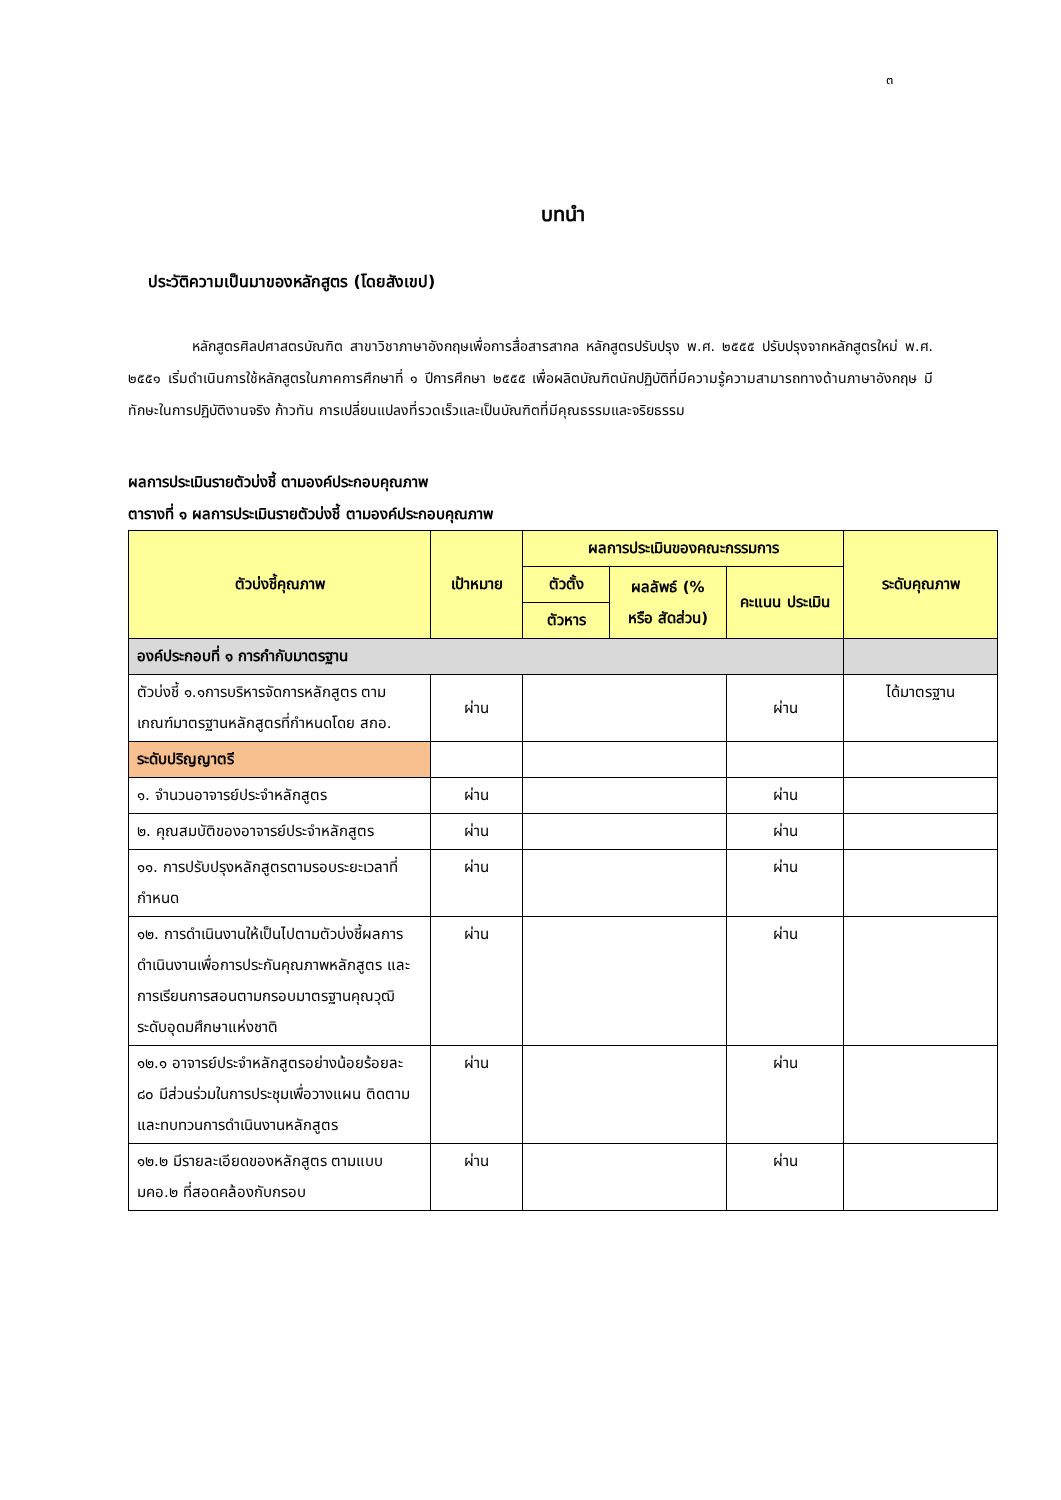๓
บทนำ
ประวัติความเป็นมาของหลักสูตร (โดยสังเขป)
หลักสูตรศิลปศาสตรบัณฑิต สาขาวิชาภาษาอังกฤษเพื่อการสื่อสารสากล หลักสูตรปรับปรุง พ.ศ. ๒๕๕๕ ปรับปรุงจากหลักสูตรใหม่ พ.ศ. ๒๕๕๑ เริ่มดำเนินการใช้หลักสูตรในภาคการศึกษาที่ ๑ ปีการศึกษา ๒๕๕๕ เพื่อผลิตบัณฑิตนักปฏิบัติที่มีความรู้ความสามารถทางด้านภาษาอังกฤษ มีทักษะในการปฏิบัติงานจริง ก้าวทัน การเปลี่ยนแปลงที่รวดเร็วและเป็นบัณฑิตที่มีคุณธรรมและจริยธรรม
ผลการประเมินรายตัวบ่งชี้ ตามองค์ประกอบคุณภาพ
ตารางที่ ๑ ผลการประเมินรายตัวบ่งชี้ ตามองค์ประกอบคุณภาพ
| ตัวบ่งชี้คุณภาพ | เป้าหมาย | ผลการประเมินของคณะกรรมการ | | | ระดับคุณภาพ |
| --- | --- | --- | --- | --- | --- |
| | | ตัวตั้ง | ผลลัพธ์ (% หรือ สัดส่วน) | คะแนน ประเมิน | |
| | | ตัวหาร | | | |
| องค์ประกอบที่ ๑ การกำกับมาตรฐาน | | | | | |
| ตัวบ่งชี้ ๑.๑การบริหารจัดการหลักสูตร ตามเกณฑ์มาตรฐานหลักสูตรที่กำหนดโดย สกอ. | ผ่าน | | | ผ่าน | ได้มาตรฐาน |
| ระดับปริญญาตรี | | | | | |
| ๑. จำนวนอาจารย์ประจำหลักสูตร | ผ่าน | | | ผ่าน | |
| ๒. คุณสมบัติของอาจารย์ประจำหลักสูตร | ผ่าน | | | ผ่าน | |
| ๑๑. การปรับปรุงหลักสูตรตามรอบระยะเวลาที่กำหนด | ผ่าน | | | ผ่าน | |
| ๑๒. การดำเนินงานให้เป็นไปตามตัวบ่งชี้ผลการดำเนินงานเพื่อการประกันคุณภาพหลักสูตร และการเรียนการสอนตามกรอบมาตรฐานคุณวุฒิระดับอุดมศึกษาแห่งชาติ | ผ่าน | | | ผ่าน | |
| ๑๒.๑ อาจารย์ประจำหลักสูตรอย่างน้อยร้อยละ ๘๐ มีส่วนร่วมในการประชุมเพื่อวางแผน ติดตามและทบทวนการดำเนินงานหลักสูตร | ผ่าน | | | ผ่าน | |
| ๑๒.๒ มีรายละเอียดของหลักสูตร ตามแบบ มคอ.๒ ที่สอดคล้องกับกรอบ | ผ่าน | | | ผ่าน | |